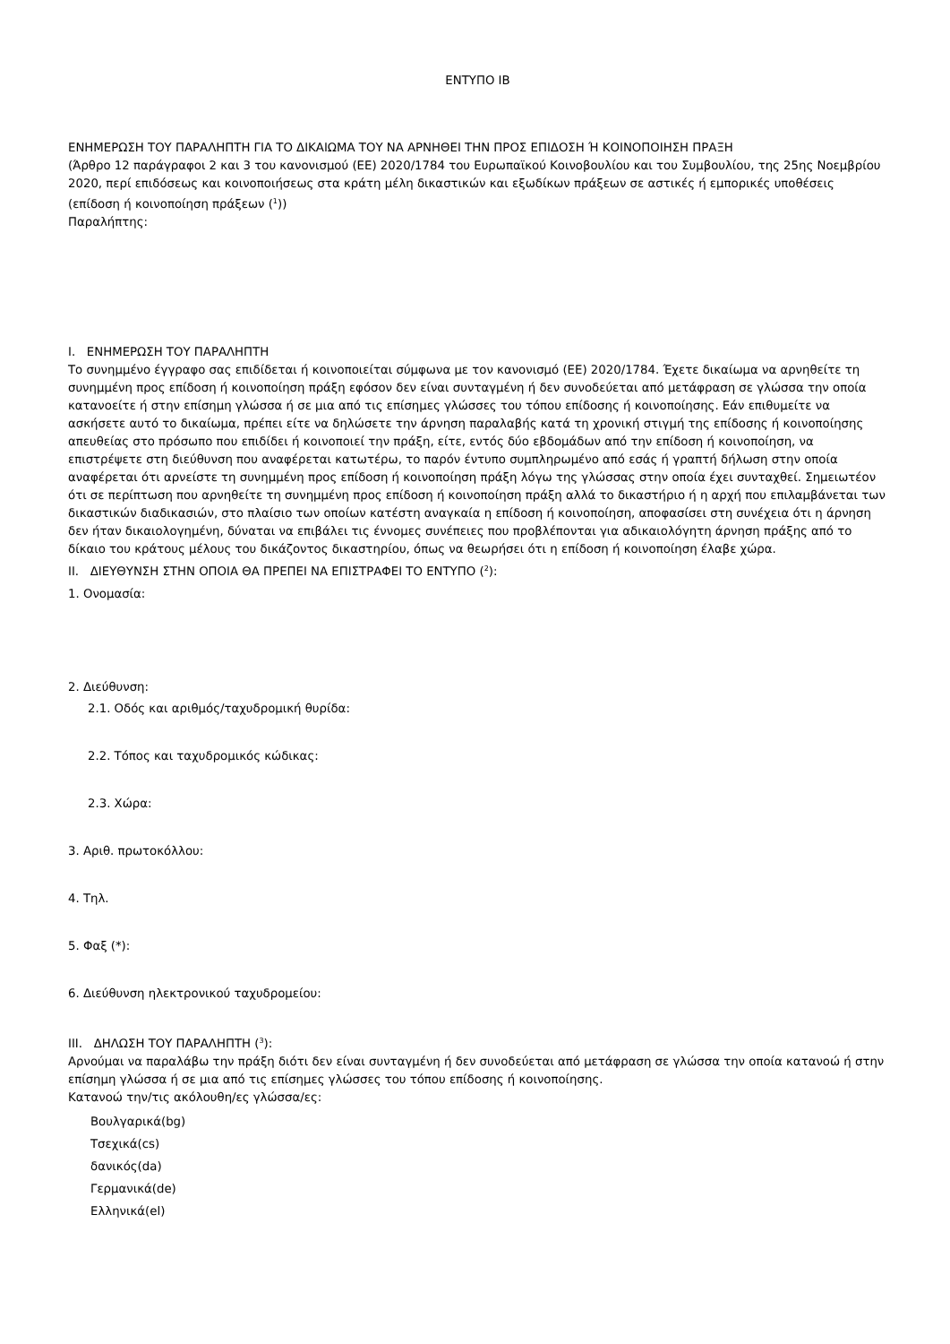ΕΝΤΥΠΟ ΙΒ
ΕΝΗΜΕΡΩΣΗ ΤΟΥ ΠΑΡΑΛΗΠΤΗ ΓΙΑ ΤΟ ΔΙΚΑΙΩΜΑ ΤΟΥ ΝΑ ΑΡΝΗΘΕΙ ΤΗΝ ΠΡΟΣ ΕΠΙΔΟΣΗ Ή ΚΟΙΝΟΠΟΙΗΣΗ ΠΡΑΞΗ
(Άρθρο 12 παράγραφοι 2 και 3 του κανονισμού (ΕΕ) 2020/1784 του Ευρωπαϊκού Κοινοβουλίου και του Συμβουλίου, της 25ης Νοεμβρίου 2020, περί επιδόσεως και κοινοποιήσεως στα κράτη μέλη δικαστικών και εξωδίκων πράξεων σε αστικές ή εμπορικές υποθέσεις (επίδοση ή κοινοποίηση πράξεων (<sup>1</sup>))
Παραλήπτης:
I. ΕΝΗΜΕΡΩΣΗ ΤΟΥ ΠΑΡΑΛΗΠΤΗ
Το συνημμένο έγγραφο σας επιδίδεται ή κοινοποιείται σύμφωνα με τον κανονισμό (ΕΕ) 2020/1784. Έχετε δικαίωμα να αρνηθείτε τη συνημμένη προς επίδοση ή κοινοποίηση πράξη εφόσον δεν είναι συνταγμένη ή δεν συνοδεύεται από μετάφραση σε γλώσσα την οποία κατανοείτε ή στην επίσημη γλώσσα ή σε μια από τις επίσημες γλώσσες του τόπου επίδοσης ή κοινοποίησης. Εάν επιθυμείτε να ασκήσετε αυτό το δικαίωμα, πρέπει είτε να δηλώσετε την άρνηση παραλαβής κατά τη χρονική στιγμή της επίδοσης ή κοινοποίησης απευθείας στο πρόσωπο που επιδίδει ή κοινοποιεί την πράξη, είτε, εντός δύο εβδομάδων από την επίδοση ή κοινοποίηση, να επιστρέψετε στη διεύθυνση που αναφέρεται κατωτέρω, το παρόν έντυπο συμπληρωμένο από εσάς ή γραπτή δήλωση στην οποία αναφέρεται ότι αρνείστε τη συνημμένη προς επίδοση ή κοινοποίηση πράξη λόγω της γλώσσας στην οποία έχει συνταχθεί. Σημειωτέον ότι σε περίπτωση που αρνηθείτε τη συνημμένη προς επίδοση ή κοινοποίηση πράξη αλλά το δικαστήριο ή η αρχή που επιλαμβάνεται των δικαστικών διαδικασιών, στο πλαίσιο των οποίων κατέστη αναγκαία η επίδοση ή κοινοποίηση, αποφασίσει στη συνέχεια ότι η άρνηση δεν ήταν δικαιολογημένη, δύναται να επιβάλει τις έννομες συνέπειες που προβλέπονται για αδικαιολόγητη άρνηση πράξης από το δίκαιο του κράτους μέλους του δικάζοντος δικαστηρίου, όπως να θεωρήσει ότι η επίδοση ή κοινοποίηση έλαβε χώρα.
II. ΔΙΕΥΘΥΝΣΗ ΣΤΗΝ ΟΠΟΙΑ ΘΑ ΠΡΕΠΕΙ ΝΑ ΕΠΙΣΤΡΑΦΕΙ ΤΟ ΕΝΤΥΠΟ (<sup>2</sup>):
1. Ονομασία:
2. Διεύθυνση:
2.1. Οδός και αριθμός/ταχυδρομική θυρίδα:
2.2. Τόπος και ταχυδρομικός κώδικας:
2.3. Χώρα:
3. Αριθ. πρωτοκόλλου:
4. Τηλ.
5. Φαξ (*):
6. Διεύθυνση ηλεκτρονικού ταχυδρομείου:
III. ΔΗΛΩΣΗ ΤΟΥ ΠΑΡΑΛΗΠΤΗ (<sup>3</sup>):
Αρνούμαι να παραλάβω την πράξη διότι δεν είναι συνταγμένη ή δεν συνοδεύεται από μετάφραση σε γλώσσα την οποία κατανοώ ή στην επίσημη γλώσσα ή σε μια από τις επίσημες γλώσσες του τόπου επίδοσης ή κοινοποίησης.
Κατανοώ την/τις ακόλουθη/ες γλώσσα/ες:
Βουλγαρικά(bg)
Τσεχικά(cs)
δανικός(da)
Γερμανικά(de)
Ελληνικά(el)